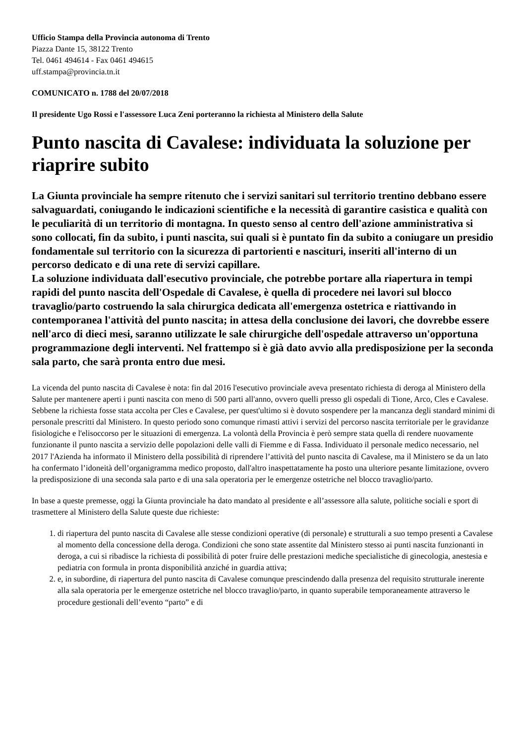Ufficio Stampa della Provincia autonoma di Trento
Piazza Dante 15, 38122 Trento
Tel. 0461 494614 - Fax 0461 494615
uff.stampa@provincia.tn.it
COMUNICATO n. 1788 del 20/07/2018
Il presidente Ugo Rossi e l'assessore Luca Zeni porteranno la richiesta al Ministero della Salute
Punto nascita di Cavalese: individuata la soluzione per riaprire subito
La Giunta provinciale ha sempre ritenuto che i servizi sanitari sul territorio trentino debbano essere salvaguardati, coniugando le indicazioni scientifiche e la necessità di garantire casistica e qualità con le peculiarità di un territorio di montagna. In questo senso al centro dell'azione amministrativa si sono collocati, fin da subito, i punti nascita, sui quali si è puntato fin da subito a coniugare un presidio fondamentale sul territorio con la sicurezza di partorienti e nascituri, inseriti all'interno di un percorso dedicato e di una rete di servizi capillare.
La soluzione individuata dall'esecutivo provinciale, che potrebbe portare alla riapertura in tempi rapidi del punto nascita dell'Ospedale di Cavalese, è quella di procedere nei lavori sul blocco travaglio/parto costruendo la sala chirurgica dedicata all'emergenza ostetrica e riattivando in contemporanea l'attività del punto nascita; in attesa della conclusione dei lavori, che dovrebbe essere nell'arco di dieci mesi, saranno utilizzate le sale chirurgiche dell'ospedale attraverso un'opportuna programmazione degli interventi. Nel frattempo si è già dato avvio alla predisposizione per la seconda sala parto, che sarà pronta entro due mesi.
La vicenda del punto nascita di Cavalese è nota: fin dal 2016 l'esecutivo provinciale aveva presentato richiesta di deroga al Ministero della Salute per mantenere aperti i punti nascita con meno di 500 parti all'anno, ovvero quelli presso gli ospedali di Tione, Arco, Cles e Cavalese. Sebbene la richiesta fosse stata accolta per Cles e Cavalese, per quest'ultimo si è dovuto sospendere per la mancanza degli standard minimi di personale prescritti dal Ministero. In questo periodo sono comunque rimasti attivi i servizi del percorso nascita territoriale per le gravidanze fisiologiche e l'elisoccorso per le situazioni di emergenza. La volontà della Provincia è però sempre stata quella di rendere nuovamente funzionante il punto nascita a servizio delle popolazioni delle valli di Fiemme e di Fassa. Individuato il personale medico necessario, nel 2017 l'Azienda ha informato il Ministero della possibilità di riprendere l’attività del punto nascita di Cavalese, ma il Ministero se da un lato ha confermato l’idoneità dell’organigramma medico proposto, dall'altro inaspettatamente ha posto una ulteriore pesante limitazione, ovvero la predisposizione di una seconda sala parto e di una sala operatoria per le emergenze ostetriche nel blocco travaglio/parto.
In base a queste premesse, oggi la Giunta provinciale ha dato mandato al presidente e all’assessore alla salute, politiche sociali e sport di trasmettere al Ministero della Salute queste due richieste:
1. di riapertura del punto nascita di Cavalese alle stesse condizioni operative (di personale) e strutturali a suo tempo presenti a Cavalese al momento della concessione della deroga. Condizioni che sono state assentite dal Ministero stesso ai punti nascita funzionanti in deroga, a cui si ribadisce la richiesta di possibilità di poter fruire delle prestazioni mediche specialistiche di ginecologia, anestesia e pediatria con formula in pronta disponibilità anziché in guardia attiva;
2. e, in subordine, di riapertura del punto nascita di Cavalese comunque prescindendo dalla presenza del requisito strutturale inerente alla sala operatoria per le emergenze ostetriche nel blocco travaglio/parto, in quanto superabile temporaneamente attraverso le procedure gestionali dell’evento “parto” e di